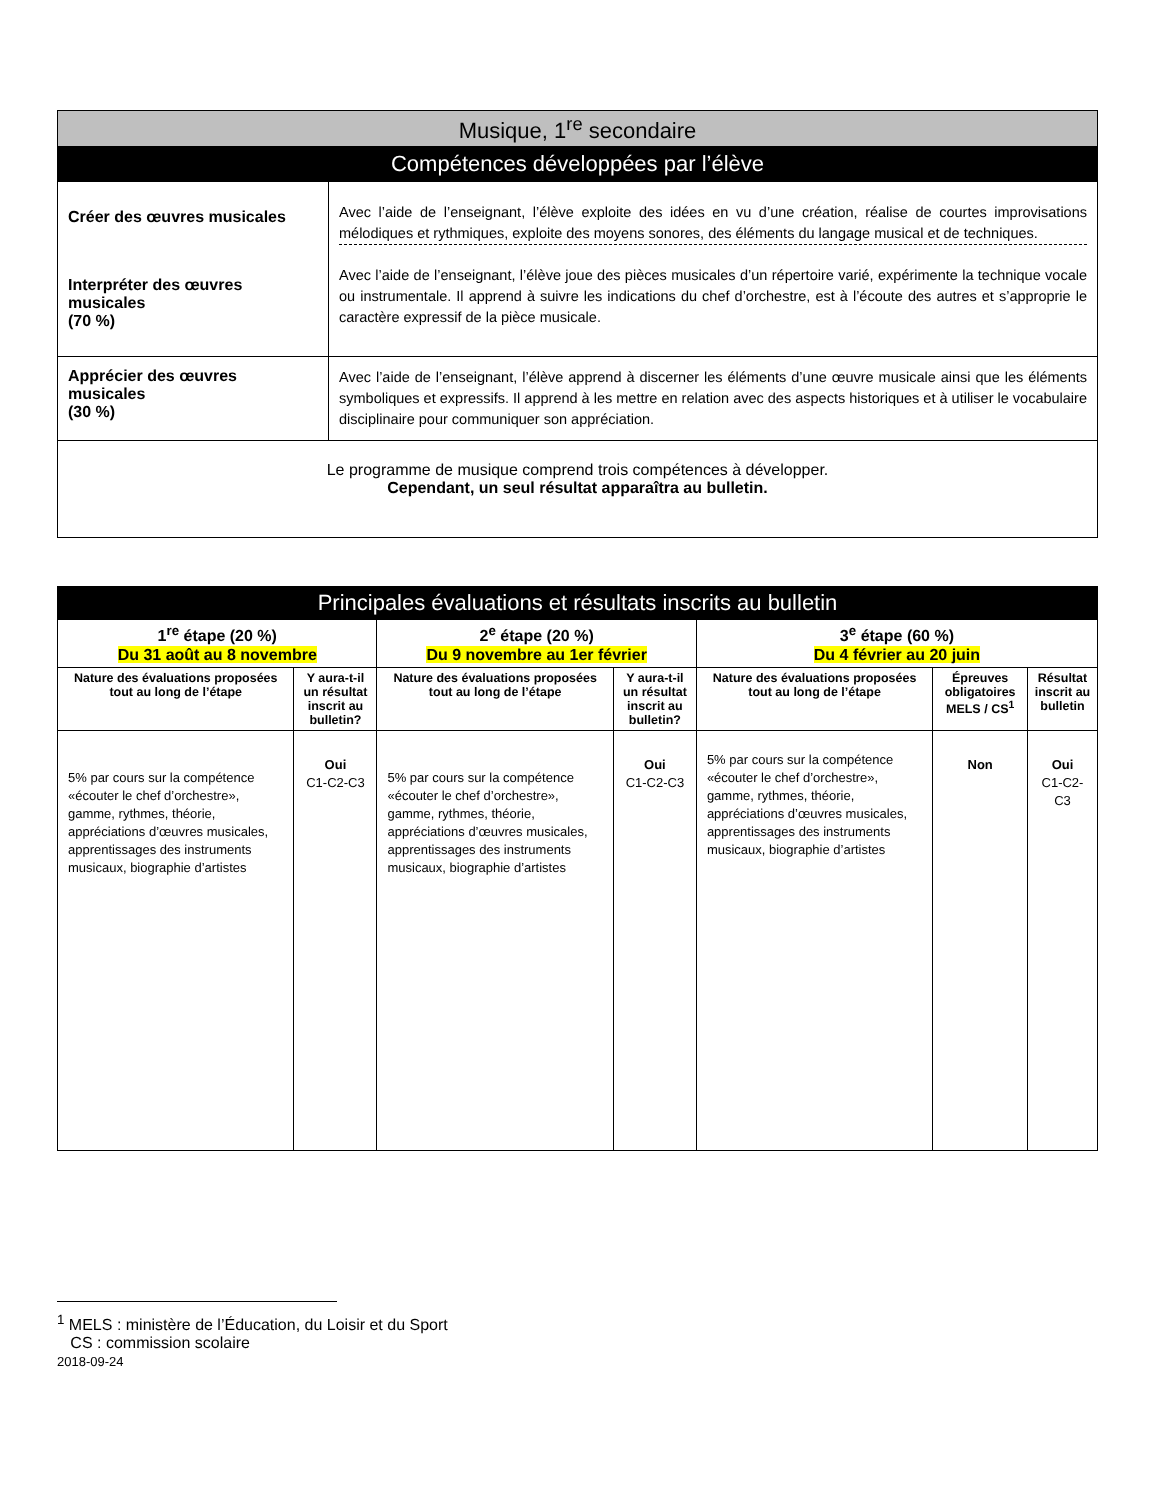| Musique, 1<sup>re</sup> secondaire | |
| --- | --- |
| Compétences développées par l’élève | |
| Créer des œuvres musicales Interpréter des œuvres musicales (70 %) | Avec l’aide de l’enseignant, l’élève exploite des idées en vu d’une création, réalise de courtes improvisations mélodiques et rythmiques, exploite des moyens sonores, des éléments du langage musical et de techniques. Avec l’aide de l’enseignant, l’élève joue des pièces musicales d’un répertoire varié, expérimente la technique vocale ou instrumentale. Il apprend à suivre les indications du chef d’orchestre, est à l’écoute des autres et s’approprie le caractère expressif de la pièce musicale. |
| Apprécier des œuvres musicales (30 %) | Avec l’aide de l’enseignant, l’élève apprend à discerner les éléments d’une œuvre musicale ainsi que les éléments symboliques et expressifs. Il apprend à les mettre en relation avec des aspects historiques et à utiliser le vocabulaire disciplinaire pour communiquer son appréciation. |
| Le programme de musique comprend trois compétences à développer. Cependant, un seul résultat apparaîtra au bulletin. | |
| Principales évaluations et résultats inscrits au bulletin | | | | | | |
| --- | --- | --- | --- | --- | --- | --- |
| 1<sup>re</sup> étape (20 %) Du 31 août au 8 novembre | | 2<sup>e</sup> étape (20 %) Du 9 novembre au 1er février | | 3<sup>e</sup> étape (60 %) Du 4 février au 20 juin | | |
| Nature des évaluations proposées tout au long de l’étape | Y aura-t-il un résultat inscrit au bulletin? | Nature des évaluations proposées tout au long de l’étape | Y aura-t-il un résultat inscrit au bulletin? | Nature des évaluations proposées tout au long de l’étape | Épreuves obligatoires MELS / CS<sup>1</sup> | Résultat inscrit au bulletin |
| 5% par cours sur la compétence «écouter le chef d’orchestre», gamme, rythmes, théorie, appréciations d’œuvres musicales, apprentissages des instruments musicaux, biographie d’artistes | Oui C1-C2-C3 | 5% par cours sur la compétence «écouter le chef d’orchestre», gamme, rythmes, théorie, appréciations d’œuvres musicales, apprentissages des instruments musicaux, biographie d’artistes | Oui C1-C2-C3 | 5% par cours sur la compétence «écouter le chef d’orchestre», gamme, rythmes, théorie, appréciations d’œuvres musicales, apprentissages des instruments musicaux, biographie d’artistes | Non | Oui C1-C2-C3 |
<sup>1</sup> MELS : ministère de l’Éducation, du Loisir et du Sport
CS : commission scolaire
2018-09-24